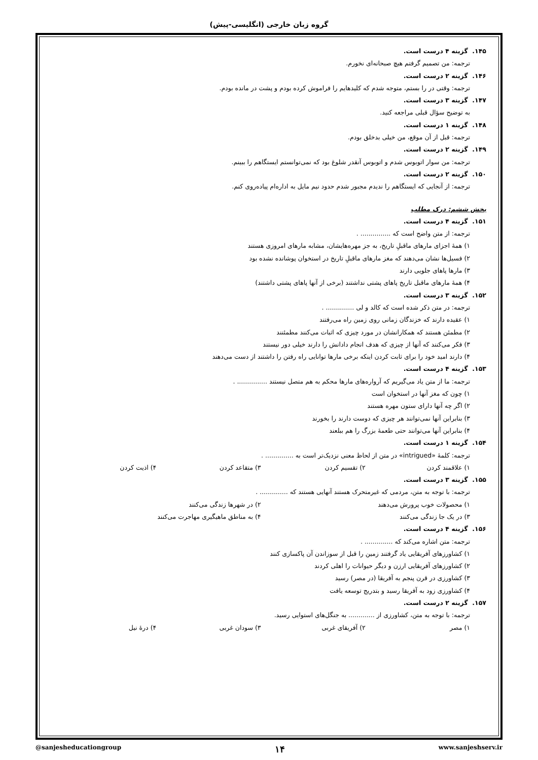گروه زبان خارجی (انگلیسی-پیش)
۱۴۵. گزینه ۴ درست است.
ترجمه: من تصمیم گرفتم هیچ صبحانه‌ای نخورم.
۱۴۶. گزینه ۲ درست است.
ترجمه: وقتی در را بستم، متوجه شدم که کلیدهایم را فراموش کرده بودم و پشت در مانده بودم.
۱۴۷. گزینه ۳ درست است.
به توضیح سؤال قبلی مراجعه کنید.
۱۴۸. گزینه ۱ درست است.
ترجمه: قبل از آن موقع، من خیلی بدخلق بودم.
۱۴۹. گزینه ۲ درست است.
ترجمه: من سوار اتوبوس شدم و اتوبوس آنقدر شلوغ بود که نمی‌توانستم ایستگاهم را ببینم.
۱۵۰. گزینه ۲ درست است.
ترجمه: از آنجایی که ایستگاهم را ندیدم مجبور شدم حدود نیم مایل به اداره‌ام پیاده‌روی کنم.
بخش ششم: درک مطلب
۱۵۱. گزینه ۴ درست است.
ترجمه: از متن واضح است که ............... .
۱) همهٔ اجزای مارهای ماقبلِ تاریخ، به جز مهره‌هایشان، مشابه مارهای امروزی هستند
۲) فسیل‌ها نشان می‌دهند که مغز مارهای ماقبلِ تاریخ در استخوان پوشانده نشده بود
۳) مارها پاهای جلویی دارند
۴) همهٔ مارهای ماقبل تاریخ پاهای پشتی نداشتند (برخی از آنها پاهای پشتی داشتند)
۱۵۲. گزینه ۳ درست است.
ترجمه: در متن ذکر شده است که کالد و لی .............. .
۱) عقیده دارند که خزندگان زمانی روی زمین راه می‌رفتند
۲) مطمئن هستند که همکارانشان در مورد چیزی که اثبات می‌کنند مطمئنند
۳) فکر می‌کنند که آنها از چیزی که هدف انجام دادانش را دارند خیلی دور نیستند
۴) دارند امید خود را برای ثابت کردن اینکه برخی مارها توانایی راه رفتن را داشتند از دست می‌دهند
۱۵۳. گزینه ۴ درست است.
ترجمه: ما از متن یاد می‌گیریم که آرواره‌های مارها محکم به هم متصل نیستند ............... .
۱) چون که مغز آنها در استخوان است
۲) اگر چه آنها دارای ستون مهره هستند
۳) بنابراین آنها نمی‌توانند هر چیزی که دوست دارند را بخورند
۴) بنابراین آنها می‌توانند حتی طعمهٔ بزرگ را هم ببلعند
۱۵۴. گزینه ۱ درست است.
ترجمه: کلمهٔ «intrigued» در متن از لحاظ معنی نزدیک‌تر است به .............. .
۱) علاقمند کردن ۲) تقسیم کردن ۳) متقاعد کردن ۴) اذیت کردن
۱۵۵. گزینه ۳ درست است.
ترجمه: با توجه به متن، مردمی که غیرمتحرک هستند آنهایی هستند که .............. .
۱) محصولات خوب پرورش می‌دهند ۲) در شهرها زندگی می‌کنند
۳) در یک جا زندگی می‌کنند ۴) به مناطق ماهیگیری مهاجرت می‌کنند
۱۵۶. گزینه ۴ درست است.
ترجمه: متن اشاره می‌کند که .............. .
۱) کشاورزهای آفریقایی یاد گرفتند زمین را قبل از سوزاندن آن پاکسازی کنند
۲) کشاورزهای آفریقایی ارزن و دیگر حیوانات را اهلی کردند
۳) کشاورزی در قرن پنجم به آفریقا (در مصر) رسید
۴) کشاورزی زود به آفریقا رسید و بتدریج توسعه یافت
۱۵۷. گزینه ۲ درست است.
ترجمه: با توجه به متن، کشاورزی از ............. به جنگل‌های استوایی رسید.
۱) مصر ۲) آفریقای غربی ۳) سودان غربی ۴) درهٔ نیل
@sanjesheducationgroup ۱۴ www.sanjeshserv.ir